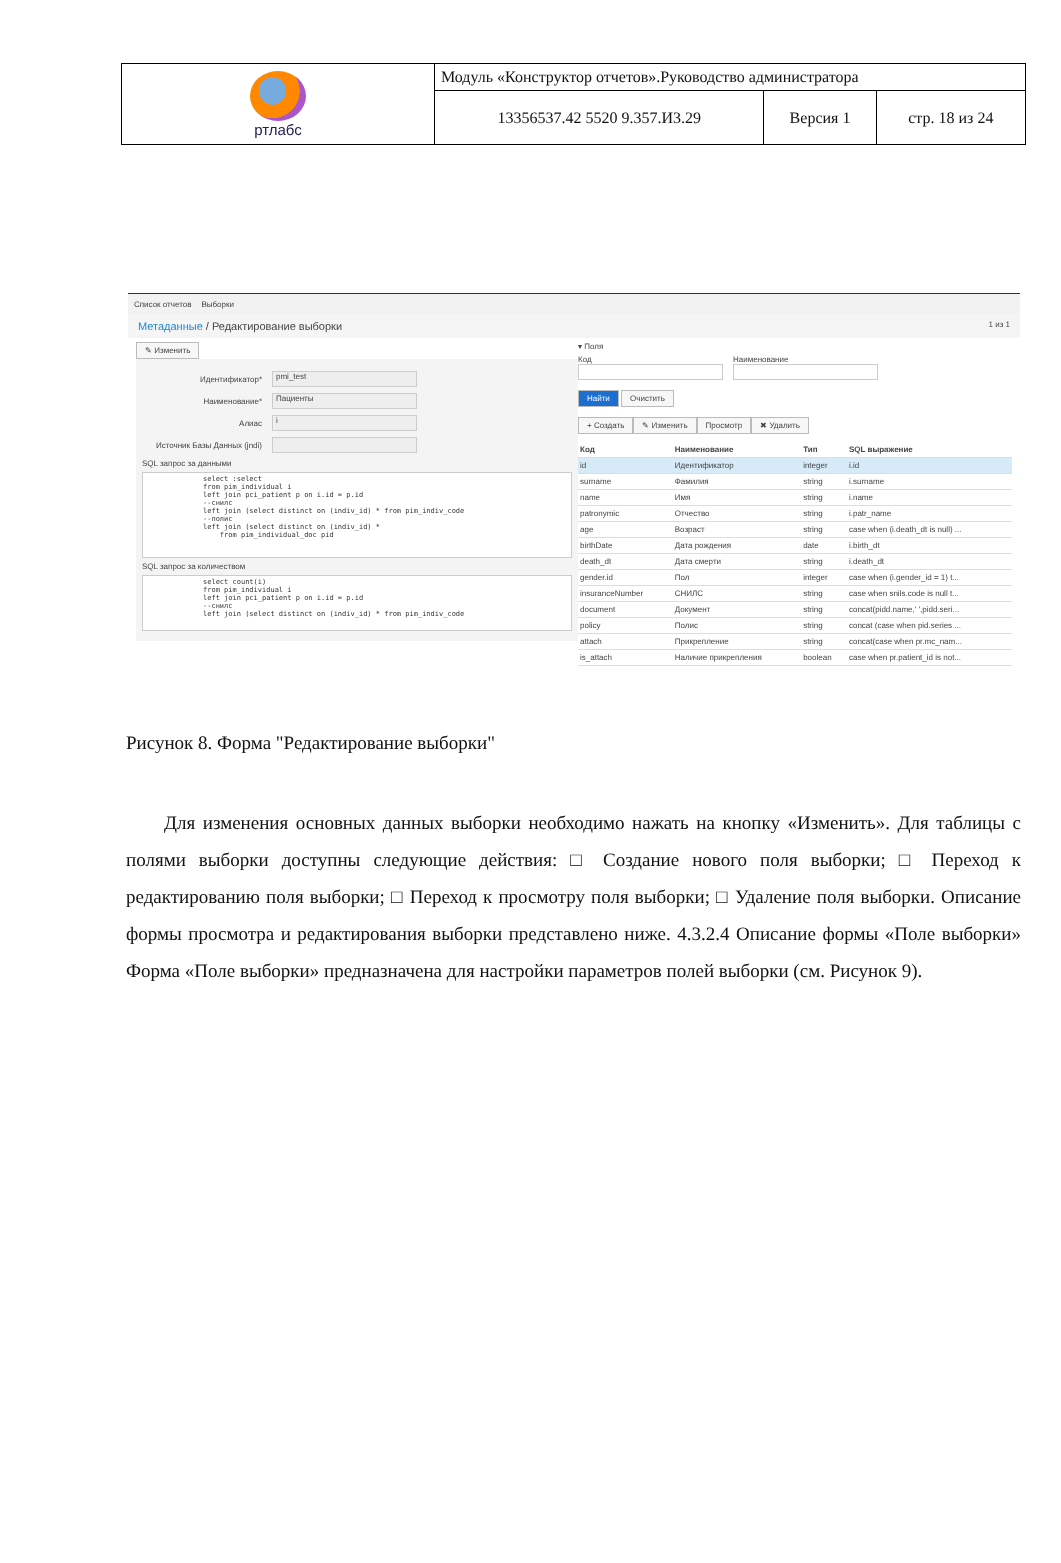| ртлабс | Модуль «Конструктор отчетов».Руководство администратора | | |
| | 13356537.42 5520 9.357.И3.29 | Версия 1 | стр. 18 из 24 |
Список отчетов Выборки
Метаданные / Редактирование выборки 1 из 1
✎ Изменить
Идентификатор*
pmi_test
Наименование*
Пациенты
Алиас
i
Источник Базы Данных (jndi)
SQL запрос за данными
select :select
from pim_individual i
left join pci_patient p on i.id = p.id
--снилс
left join (select distinct on (indiv_id) * from pim_indiv_code
--полис
left join (select distinct on (indiv_id) *
    from pim_individual_doc pid
SQL запрос за количеством
select count(i)
from pim_individual i
left join pci_patient p on i.id = p.id
--снилс
left join (select distinct on (indiv_id) * from pim_indiv_code
▾ Поля
Код Наименование
Найти Очистить
+ Создать ✎ Изменить Просмотр ✖ Удалить
| Код | Наименование | Тип | SQL выражение |
| --- | --- | --- | --- |
| id | Идентификатор | integer | i.id |
| surname | Фамилия | string | i.surname |
| name | Имя | string | i.name |
| patronymic | Отчество | string | i.patr_name |
| age | Возраст | string | case when (i.death_dt is null) ... |
| birthDate | Дата рождения | date | i.birth_dt |
| death_dt | Дата смерти | string | i.death_dt |
| gender.id | Пол | integer | case when (i.gender_id = 1) t... |
| insuranceNumber | СНИЛС | string | case when snils.code is null t... |
| document | Документ | string | concat(pidd.name,' ',pidd.seri... |
| policy | Полис | string | concat (case when pid.series ... |
| attach | Прикрепление | string | concat(case when pr.mc_nam... |
| is_attach | Наличие прикрепления | boolean | case when pr.patient_id is not... |
Рисунок 8. Форма "Редактирование выборки"
Для изменения основных данных выборки необходимо нажать на кнопку «Изменить». Для таблицы с полями выборки доступны следующие действия: □ Создание нового поля выборки; □ Переход к редактированию поля выборки; □ Переход к просмотру поля выборки; □ Удаление поля выборки. Описание формы просмотра и редактирования выборки представлено ниже. 4.3.2.4 Описание формы «Поле выборки» Форма «Поле выборки» предназначена для настройки параметров полей выборки (см. Рисунок 9).